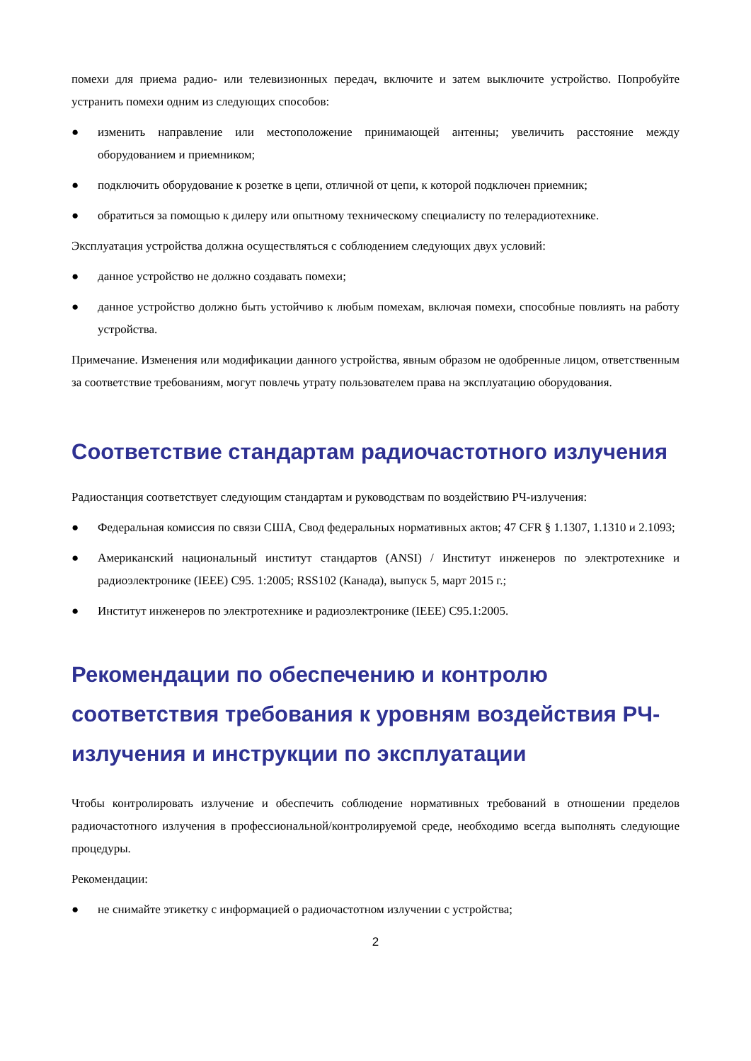помехи для приема радио- или телевизионных передач, включите и затем выключите устройство. Попробуйте устранить помехи одним из следующих способов:
● изменить направление или местоположение принимающей антенны; увеличить расстояние между оборудованием и приемником;
● подключить оборудование к розетке в цепи, отличной от цепи, к которой подключен приемник;
● обратиться за помощью к дилеру или опытному техническому специалисту по телерадиотехнике.
Эксплуатация устройства должна осуществляться с соблюдением следующих двух условий:
● данное устройство не должно создавать помехи;
● данное устройство должно быть устойчиво к любым помехам, включая помехи, способные повлиять на работу устройства.
Примечание. Изменения или модификации данного устройства, явным образом не одобренные лицом, ответственным за соответствие требованиям, могут повлечь утрату пользователем права на эксплуатацию оборудования.
Соответствие стандартам радиочастотного излучения
Радиостанция соответствует следующим стандартам и руководствам по воздействию РЧ-излучения:
● Федеральная комиссия по связи США, Свод федеральных нормативных актов; 47 CFR § 1.1307, 1.1310 и 2.1093;
● Американский национальный институт стандартов (ANSI) / Институт инженеров по электротехнике и радиоэлектронике (IEEE) C95. 1:2005; RSS102 (Канада), выпуск 5, март 2015 г.;
● Институт инженеров по электротехнике и радиоэлектронике (IEEE) C95.1:2005.
Рекомендации по обеспечению и контролю соответствия требования к уровням воздействия РЧ-излучения и инструкции по эксплуатации
Чтобы контролировать излучение и обеспечить соблюдение нормативных требований в отношении пределов радиочастотного излучения в профессиональной/контролируемой среде, необходимо всегда выполнять следующие процедуры.
Рекомендации:
● не снимайте этикетку с информацией о радиочастотном излучении с устройства;
2